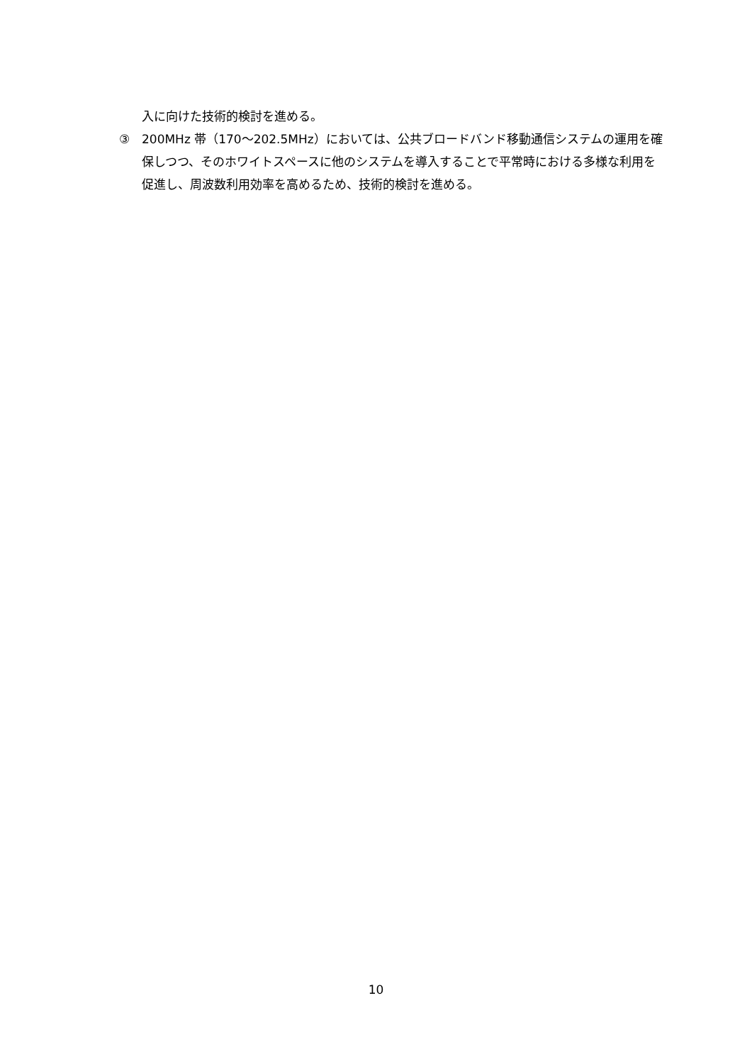入に向けた技術的検討を進める。
③ 200MHz 帯（170～202.5MHz）においては、公共ブロードバンド移動通信システムの運用を確保しつつ、そのホワイトスペースに他のシステムを導入することで平常時における多様な利用を促進し、周波数利用効率を高めるため、技術的検討を進める。
10